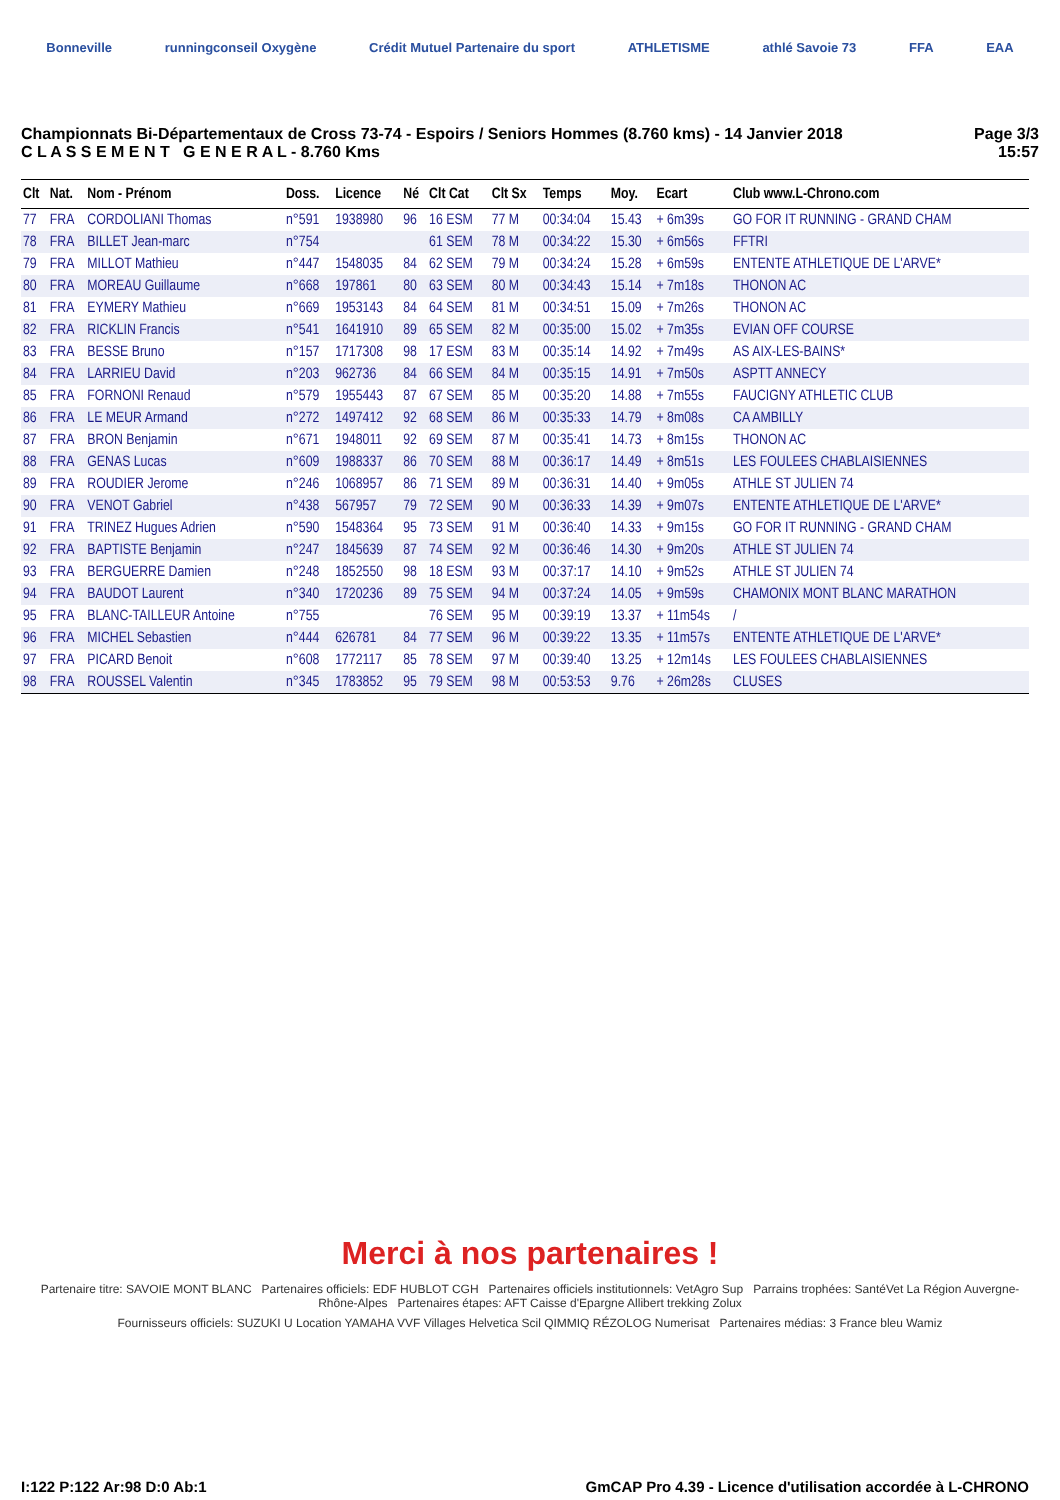Bonneville runningconseil Oxygène Crédit Mutuel Partenaire du sport ATHLETISME athlé Savoie 73 FFA EAA
Championnats Bi-Départementaux de Cross 73-74 - Espoirs / Seniors Hommes (8.760 kms) - 14 Janvier 2018
C L A S S E M E N T G E N E R A L - 8.760 Kms
Page 3/3
15:57
| Clt | Nat. | Nom - Prénom | Doss. | Licence | Né | Clt Cat | Clt Sx | Temps | Moy. | Ecart | Club www.L-Chrono.com |
| --- | --- | --- | --- | --- | --- | --- | --- | --- | --- | --- | --- |
| 77 | FRA | CORDOLIANI Thomas | n°591 | 1938980 | 96 | 16 ESM | 77 M | 00:34:04 | 15.43 | + 6m39s | GO FOR IT RUNNING - GRAND CHAM |
| 78 | FRA | BILLET Jean-marc | n°754 | | | 61 SEM | 78 M | 00:34:22 | 15.30 | + 6m56s | FFTRI |
| 79 | FRA | MILLOT Mathieu | n°447 | 1548035 | 84 | 62 SEM | 79 M | 00:34:24 | 15.28 | + 6m59s | ENTENTE ATHLETIQUE DE L'ARVE* |
| 80 | FRA | MOREAU Guillaume | n°668 | 197861 | 80 | 63 SEM | 80 M | 00:34:43 | 15.14 | + 7m18s | THONON AC |
| 81 | FRA | EYMERY Mathieu | n°669 | 1953143 | 84 | 64 SEM | 81 M | 00:34:51 | 15.09 | + 7m26s | THONON AC |
| 82 | FRA | RICKLIN Francis | n°541 | 1641910 | 89 | 65 SEM | 82 M | 00:35:00 | 15.02 | + 7m35s | EVIAN OFF COURSE |
| 83 | FRA | BESSE Bruno | n°157 | 1717308 | 98 | 17 ESM | 83 M | 00:35:14 | 14.92 | + 7m49s | AS AIX-LES-BAINS* |
| 84 | FRA | LARRIEU David | n°203 | 962736 | 84 | 66 SEM | 84 M | 00:35:15 | 14.91 | + 7m50s | ASPTT ANNECY |
| 85 | FRA | FORNONI Renaud | n°579 | 1955443 | 87 | 67 SEM | 85 M | 00:35:20 | 14.88 | + 7m55s | FAUCIGNY ATHLETIC CLUB |
| 86 | FRA | LE MEUR Armand | n°272 | 1497412 | 92 | 68 SEM | 86 M | 00:35:33 | 14.79 | + 8m08s | CA AMBILLY |
| 87 | FRA | BRON Benjamin | n°671 | 1948011 | 92 | 69 SEM | 87 M | 00:35:41 | 14.73 | + 8m15s | THONON AC |
| 88 | FRA | GENAS Lucas | n°609 | 1988337 | 86 | 70 SEM | 88 M | 00:36:17 | 14.49 | + 8m51s | LES FOULEES CHABLAISIENNES |
| 89 | FRA | ROUDIER Jerome | n°246 | 1068957 | 86 | 71 SEM | 89 M | 00:36:31 | 14.40 | + 9m05s | ATHLE ST JULIEN 74 |
| 90 | FRA | VENOT Gabriel | n°438 | 567957 | 79 | 72 SEM | 90 M | 00:36:33 | 14.39 | + 9m07s | ENTENTE ATHLETIQUE DE L'ARVE* |
| 91 | FRA | TRINEZ Hugues Adrien | n°590 | 1548364 | 95 | 73 SEM | 91 M | 00:36:40 | 14.33 | + 9m15s | GO FOR IT RUNNING - GRAND CHAM |
| 92 | FRA | BAPTISTE Benjamin | n°247 | 1845639 | 87 | 74 SEM | 92 M | 00:36:46 | 14.30 | + 9m20s | ATHLE ST JULIEN 74 |
| 93 | FRA | BERGUERRE Damien | n°248 | 1852550 | 98 | 18 ESM | 93 M | 00:37:17 | 14.10 | + 9m52s | ATHLE ST JULIEN 74 |
| 94 | FRA | BAUDOT Laurent | n°340 | 1720236 | 89 | 75 SEM | 94 M | 00:37:24 | 14.05 | + 9m59s | CHAMONIX MONT BLANC MARATHON |
| 95 | FRA | BLANC-TAILLEUR Antoine | n°755 | | | 76 SEM | 95 M | 00:39:19 | 13.37 | + 11m54s | / |
| 96 | FRA | MICHEL Sebastien | n°444 | 626781 | 84 | 77 SEM | 96 M | 00:39:22 | 13.35 | + 11m57s | ENTENTE ATHLETIQUE DE L'ARVE* |
| 97 | FRA | PICARD Benoit | n°608 | 1772117 | 85 | 78 SEM | 97 M | 00:39:40 | 13.25 | + 12m14s | LES FOULEES CHABLAISIENNES |
| 98 | FRA | ROUSSEL Valentin | n°345 | 1783852 | 95 | 79 SEM | 98 M | 00:53:53 | 9.76 | + 26m28s | CLUSES |
Merci à nos partenaires !
Partenaire titre: SAVOIE MONT BLANC Partenaires officiels: EDF HUBLOT CGH Partenaires officiels institutionnels: VetAgro Sup Parrains trophées: SantéVet La Région Auvergne-Rhône-Alpes Partenaires étapes: AFT Caisse d'Epargne Allibert trekking Zolux
Fournisseurs officiels: SUZUKI U Location YAMAHA VVF Villages Helvetica Scil QIMMIQ RÉZOLOG Numerisat Partenaires médias: 3 France bleu Wamiz
I:122 P:122 Ar:98 D:0 Ab:1 GmCAP Pro 4.39 - Licence d'utilisation accordée à L-CHRONO